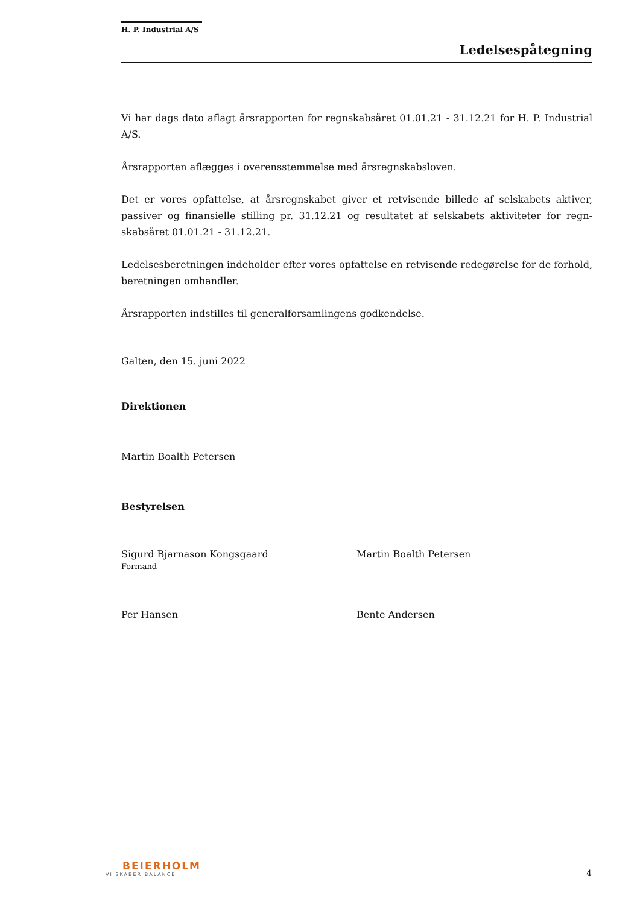H. P. Industrial A/S
Ledelsespåtegning
Vi har dags dato aflagt årsrapporten for regnskabsåret 01.01.21 - 31.12.21 for H. P. Industrial A/S.
Årsrapporten aflægges i overensstemmelse med årsregnskabsloven.
Det er vores opfattelse, at årsregnskabet giver et retvisende billede af selskabets aktiver, passiver og finansielle stilling pr. 31.12.21 og resultatet af selskabets aktiviteter for regn­skabsåret 01.01.21 - 31.12.21.
Ledelsesberetningen indeholder efter vores opfattelse en retvisende redegørelse for de for­hold, beretningen omhandler.
Årsrapporten indstilles til generalforsamlingens godkendelse.
Galten, den 15. juni 2022
Direktionen
Martin Boalth Petersen
Bestyrelsen
Sigurd Bjarnason Kongsgaard
Formand
Martin Boalth Petersen
Per Hansen Bente Andersen
BEIERHOLM
VI SKABER BALANCE
4